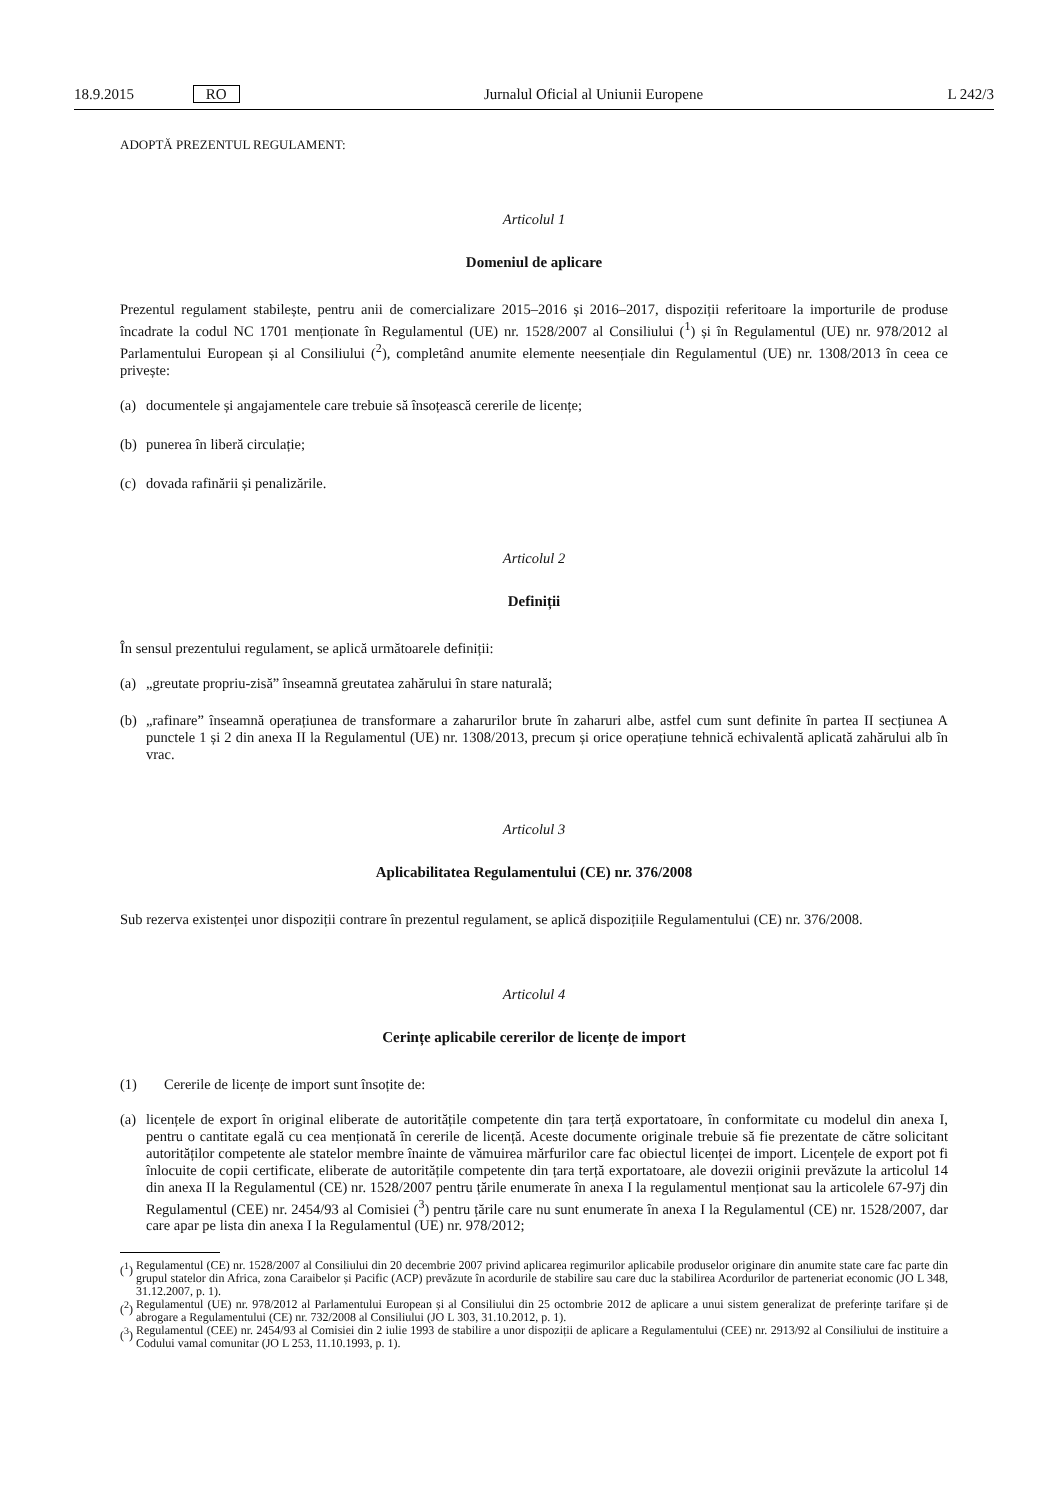18.9.2015 RO Jurnalul Oficial al Uniunii Europene L 242/3
ADOPTĂ PREZENTUL REGULAMENT:
Articolul 1
Domeniul de aplicare
Prezentul regulament stabilește, pentru anii de comercializare 2015–2016 și 2016–2017, dispoziții referitoare la importurile de produse încadrate la codul NC 1701 menționate în Regulamentul (UE) nr. 1528/2007 al Consiliului (<sup>1</sup>) și în Regulamentul (UE) nr. 978/2012 al Parlamentului European și al Consiliului (<sup>2</sup>), completând anumite elemente neesențiale din Regulamentul (UE) nr. 1308/2013 în ceea ce privește:
(a) documentele și angajamentele care trebuie să însoțească cererile de licențe;
(b) punerea în liberă circulație;
(c) dovada rafinării și penalizările.
Articolul 2
Definiții
În sensul prezentului regulament, se aplică următoarele definiții:
(a) „greutate propriu-zisă” înseamnă greutatea zahărului în stare naturală;
(b) „rafinare” înseamnă operațiunea de transformare a zaharurilor brute în zaharuri albe, astfel cum sunt definite în partea II secțiunea A punctele 1 și 2 din anexa II la Regulamentul (UE) nr. 1308/2013, precum și orice operațiune tehnică echivalentă aplicată zahărului alb în vrac.
Articolul 3
Aplicabilitatea Regulamentului (CE) nr. 376/2008
Sub rezerva existenței unor dispoziții contrare în prezentul regulament, se aplică dispozițiile Regulamentului (CE) nr. 376/2008.
Articolul 4
Cerințe aplicabile cererilor de licențe de import
(1) Cererile de licențe de import sunt însoțite de:
(a) licențele de export în original eliberate de autoritățile competente din țara terță exportatoare, în conformitate cu modelul din anexa I, pentru o cantitate egală cu cea menționată în cererile de licență. Aceste documente originale trebuie să fie prezentate de către solicitant autorităților competente ale statelor membre înainte de vămuirea mărfurilor care fac obiectul licenței de import. Licențele de export pot fi înlocuite de copii certificate, eliberate de autoritățile competente din țara terță exportatoare, ale dovezii originii prevăzute la articolul 14 din anexa II la Regulamentul (CE) nr. 1528/2007 pentru țările enumerate în anexa I la regulamentul menționat sau la articolele 67-97j din Regulamentul (CEE) nr. 2454/93 al Comisiei (<sup>3</sup>) pentru țările care nu sunt enumerate în anexa I la Regulamentul (CE) nr. 1528/2007, dar care apar pe lista din anexa I la Regulamentul (UE) nr. 978/2012;
(<sup>1</sup>) Regulamentul (CE) nr. 1528/2007 al Consiliului din 20 decembrie 2007 privind aplicarea regimurilor aplicabile produselor originare din anumite state care fac parte din grupul statelor din Africa, zona Caraibelor și Pacific (ACP) prevăzute în acordurile de stabilire sau care duc la stabilirea Acordurilor de parteneriat economic (JO L 348, 31.12.2007, p. 1).
(<sup>2</sup>) Regulamentul (UE) nr. 978/2012 al Parlamentului European și al Consiliului din 25 octombrie 2012 de aplicare a unui sistem generalizat de preferințe tarifare și de abrogare a Regulamentului (CE) nr. 732/2008 al Consiliului (JO L 303, 31.10.2012, p. 1).
(<sup>3</sup>) Regulamentul (CEE) nr. 2454/93 al Comisiei din 2 iulie 1993 de stabilire a unor dispoziții de aplicare a Regulamentului (CEE) nr. 2913/92 al Consiliului de instituire a Codului vamal comunitar (JO L 253, 11.10.1993, p. 1).